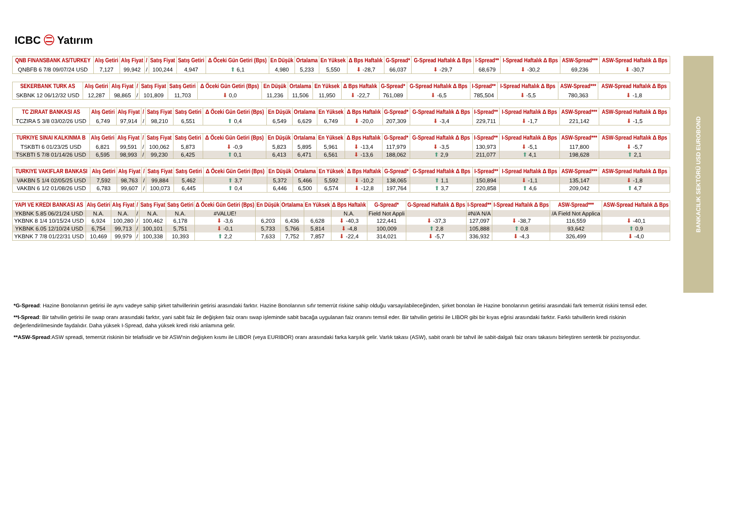ICBC ㊁ Yatırım
BANKACILIK SEKTÖRÜ USD EUROBOND
| QNB FINANSBANK AS/TURKEY | Alış Getiri | Alış Fiyat | / | Satış Fiyat | Satış Getiri | ∆ Öceki Gün Getiri (Bps) | En Düşük | Ortalama | En Yüksek | ∆ Bps Haftalık | G-Spread* | G-Spread Haftalık ∆ Bps | I-Spread** | I-Spread Haftalık ∆ Bps | ASW-Spread*** | ASW-Spread Haftalık ∆ Bps |
| --- | --- | --- | --- | --- | --- | --- | --- | --- | --- | --- | --- | --- | --- | --- | --- | --- |
| QNBFB 6 7/8 09/07/24 USD | 7,127 | 99,942 | / | 100,244 | 4,947 | ⬆ 6,1 | 4,980 | 5,233 | 5,550 | ⬇ -28,7 | 66,037 | ⬇ -29,7 | 68,679 | ⬇ -30,2 | 69,236 | ⬇ -30,7 |
| SEKERBANK TURK AS | Alış Getiri | Alış Fiyat | / | Satış Fiyat | Satış Getiri | ∆ Öceki Gün Getiri (Bps) | En Düşük | Ortalama | En Yüksek | ∆ Bps Haftalık | G-Spread* | G-Spread Haftalık ∆ Bps | I-Spread** | I-Spread Haftalık ∆ Bps | ASW-Spread*** | ASW-Spread Haftalık ∆ Bps |
| --- | --- | --- | --- | --- | --- | --- | --- | --- | --- | --- | --- | --- | --- | --- | --- | --- |
| SKBNK 12 06/12/32 USD | 12,287 | 98,865 | / | 101,809 | 11,703 | ⬇ 0,0 | 11,236 | 11,506 | 11,950 | ⬇ -22,7 | 761,089 | ⬇ -6,5 | 785,504 | ⬇ -5,5 | 780,363 | ⬇ -1,8 |
| TC ZIRAAT BANKASI AS | Alış Getiri | Alış Fiyat | / | Satış Fiyat | Satış Getiri | ∆ Öceki Gün Getiri (Bps) | En Düşük | Ortalama | En Yüksek | ∆ Bps Haftalık | G-Spread* | G-Spread Haftalık ∆ Bps | I-Spread** | I-Spread Haftalık ∆ Bps | ASW-Spread*** | ASW-Spread Haftalık ∆ Bps |
| --- | --- | --- | --- | --- | --- | --- | --- | --- | --- | --- | --- | --- | --- | --- | --- | --- |
| TCZIRA 5 3/8 03/02/26 USD | 6,749 | 97,914 | / | 98,210 | 6,551 | ⬆ 0,4 | 6,549 | 6,629 | 6,749 | ⬇ -20,0 | 207,309 | ⬇ -3,4 | 229,711 | ⬇ -1,7 | 221,142 | ⬇ -1,5 |
| TURKIYE SINAI KALKINMA B | Alış Getiri | Alış Fiyat | / | Satış Fiyat | Satış Getiri | ∆ Öceki Gün Getiri (Bps) | En Düşük | Ortalama | En Yüksek | ∆ Bps Haftalık | G-Spread* | G-Spread Haftalık ∆ Bps | I-Spread** | I-Spread Haftalık ∆ Bps | ASW-Spread*** | ASW-Spread Haftalık ∆ Bps |
| --- | --- | --- | --- | --- | --- | --- | --- | --- | --- | --- | --- | --- | --- | --- | --- | --- |
| TSKBTI 6 01/23/25 USD | 6,821 | 99,591 | / | 100,062 | 5,873 | ⬇ -0,9 | 5,823 | 5,895 | 5,961 | ⬇ -13,4 | 117,979 | ⬇ -3,5 | 130,973 | ⬇ -5,1 | 117,800 | ⬇ -5,7 |
| TSKBTI 5 7/8 01/14/26 USD | 6,595 | 98,993 | / | 99,230 | 6,425 | ⬆ 0,1 | 6,413 | 6,471 | 6,561 | ⬇ -13,6 | 188,062 | ⬆ 2,9 | 211,077 | ⬆ 4,1 | 198,628 | ⬆ 2,1 |
| TURKIYE VAKIFLAR BANKASI | Alış Getiri | Alış Fiyat | / | Satış Fiyat | Satış Getiri | ∆ Öceki Gün Getiri (Bps) | En Düşük | Ortalama | En Yüksek | ∆ Bps Haftalık | G-Spread* | G-Spread Haftalık ∆ Bps | I-Spread** | I-Spread Haftalık ∆ Bps | ASW-Spread*** | ASW-Spread Haftalık ∆ Bps |
| --- | --- | --- | --- | --- | --- | --- | --- | --- | --- | --- | --- | --- | --- | --- | --- | --- |
| VAKBN 5 1/4 02/05/25 USD | 7,592 | 98,763 | / | 99,884 | 5,462 | ⬆ 3,7 | 5,372 | 5,466 | 5,592 | ⬇ -10,2 | 138,065 | ⬆ 1,1 | 150,894 | ⬇ -1,1 | 135,147 | ⬇ -1,8 |
| VAKBN 6 1/2 01/08/26 USD | 6,783 | 99,607 | / | 100,073 | 6,445 | ⬆ 0,4 | 6,446 | 6,500 | 6,574 | ⬇ -12,8 | 197,764 | ⬆ 3,7 | 220,858 | ⬆ 4,6 | 209,042 | ⬆ 4,7 |
| YAPI VE KREDI BANKASI AS | Alış Getiri | Alış Fiyat | / | Satış Fiyat | Satış Getiri | ∆ Öceki Gün Getiri (Bps) | En Düşük | Ortalama | En Yüksek | ∆ Bps Haftalık | G-Spread* | G-Spread Haftalık ∆ Bps | I-Spread** | I-Spread Haftalık ∆ Bps | ASW-Spread*** | ASW-Spread Haftalık ∆ Bps |
| --- | --- | --- | --- | --- | --- | --- | --- | --- | --- | --- | --- | --- | --- | --- | --- | --- |
| YKBNK 5.85 06/21/24 USD | N.A. | N.A. | / | N.A. | N.A. | #VALUE! | | | | N.A. | Field Not Appli | | #N/A N/A | | /A Field Not Applica | |
| YKBNK 8 1/4 10/15/24 USD | 6,924 | 100,280 | / | 100,462 | 6,178 | ⬇ -3,6 | 6,203 | 6,436 | 6,628 | ⬇ -40,3 | 122,441 | ⬇ -37,3 | 127,097 | ⬇ -38,7 | 116,559 | ⬇ -40,1 |
| YKBNK 6.05 12/10/24 USD | 6,754 | 99,713 | / | 100,101 | 5,751 | ⬇ -0,1 | 5,733 | 5,766 | 5,814 | ⬇ -4,8 | 100,009 | ⬆ 2,8 | 105,888 | ⬆ 0,8 | 93,642 | ⬆ 0,9 |
| YKBNK 7 7/8 01/22/31 USD | 10,469 | 99,979 | / | 100,338 | 10,393 | ⬆ 2,2 | 7,633 | 7,752 | 7,857 | ⬇ -22,4 | 314,021 | ⬇ -5,7 | 336,932 | ⬇ -4,3 | 326,499 | ⬇ -4,0 |
*G-Spread: Hazine Bonolarının getirisi ile aynı vadeye sahip şirket tahvillerinin getirisi arasındaki farktır. Hazine Bonolarının sıfır temerrüt riskine sahip olduğu varsayılabileceğinden, şirket bonoları ile Hazine bonolarının getirisi arasındaki fark temerrüt riskini temsil eder.
**I-Spread: Bir tahvilin getirisi ile swap oranı arasındaki farktır, yani sabit faiz ile değişken faiz oranı swap işleminde sabit bacağa uygulanan faiz oranını temsil eder. Bir tahvilin getirisi ile LIBOR gibi bir kıyas eğrisi arasındaki farktır. Farklı tahvillerin kredi riskinin değerlendirilmesinde faydalıdır. Daha yüksek I-Spread, daha yüksek kredi riski anlamına gelir.
**ASW-Spread:ASW spreadi, temerrüt riskinin bir telafisidir ve bir ASW'nin değişken kısmı ile LIBOR (veya EURIBOR) oranı arasındaki farka karşılık gelir. Varlık takası (ASW), sabit oranlı bir tahvil ile sabit-dalgalı faiz oranı takasını birleştiren sentetik bir pozisyondur.